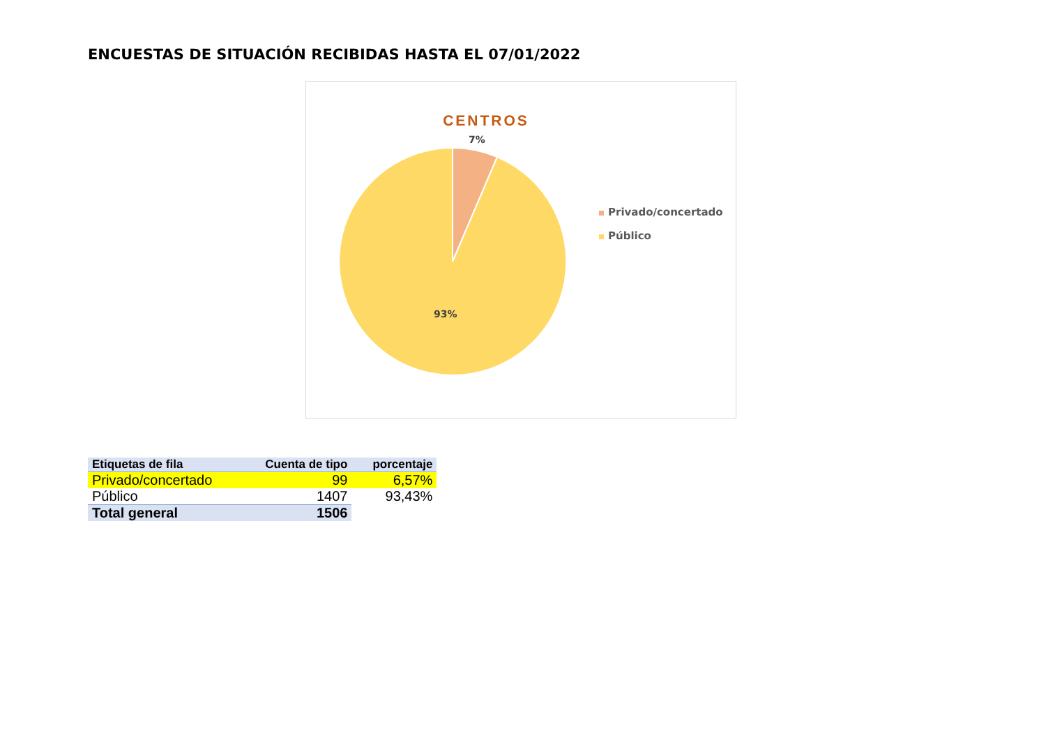ENCUESTAS DE SITUACIÓN RECIBIDAS HASTA EL 07/01/2022
CENTROS
7%
93%
Privado/concertado
Público
| Etiquetas de fila | Cuenta de tipo | porcentaje |
| --- | --- | --- |
| Privado/concertado | 99 | 6,57% |
| Público | 1407 | 93,43% |
| Total general | 1506 | |